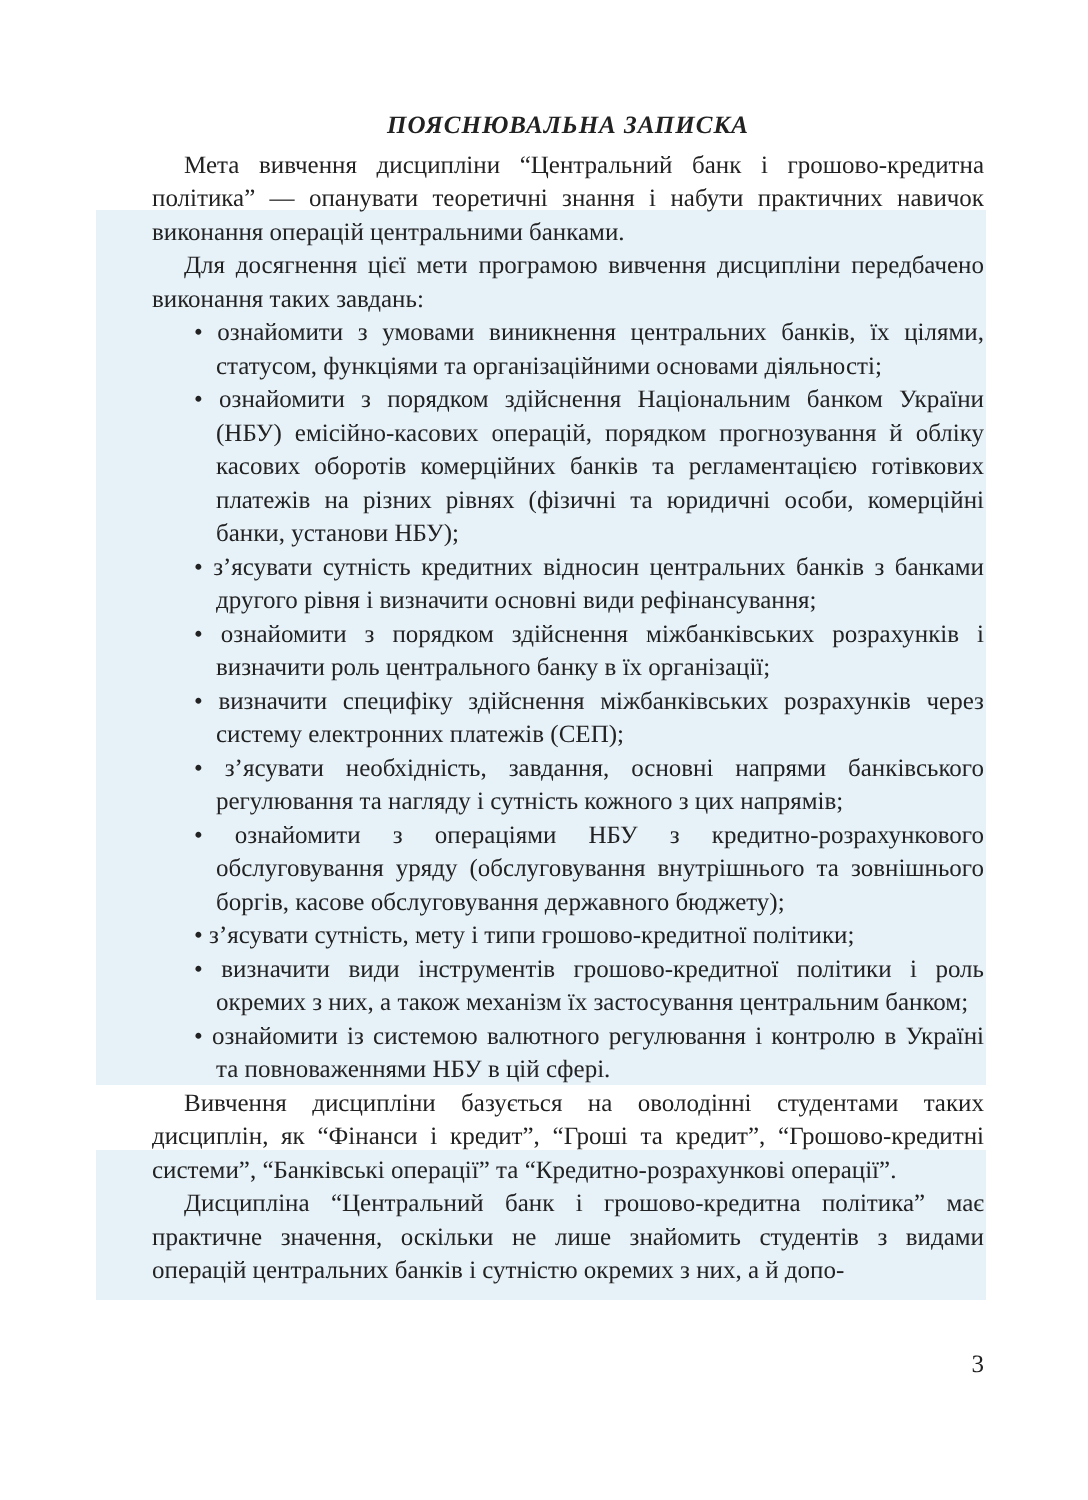ПОЯСНЮВАЛЬНА ЗАПИСКА
Мета вивчення дисципліни “Центральний банк і грошово-кредитна політика” — опанувати теоретичні знання і набути практичних навичок виконання операцій центральними банками.
Для досягнення цієї мети програмою вивчення дисципліни передбачено виконання таких завдань:
• ознайомити з умовами виникнення центральних банків, їх цілями, статусом, функціями та організаційними основами діяльності;
• ознайомити з порядком здійснення Національним банком України (НБУ) емісійно-касових операцій, порядком прогнозування й обліку касових оборотів комерційних банків та регламентацією готівкових платежів на різних рівнях (фізичні та юридичні особи, комерційні банки, установи НБУ);
• з’ясувати сутність кредитних відносин центральних банків з банками другого рівня і визначити основні види рефінансування;
• ознайомити з порядком здійснення міжбанківських розрахунків і визначити роль центрального банку в їх організації;
• визначити специфіку здійснення міжбанківських розрахунків через систему електронних платежів (СЕП);
• з’ясувати необхідність, завдання, основні напрями банківського регулювання та нагляду і сутність кожного з цих напрямів;
• ознайомити з операціями НБУ з кредитно-розрахункового обслуговування уряду (обслуговування внутрішнього та зовнішнього боргів, касове обслуговування державного бюджету);
• з’ясувати сутність, мету і типи грошово-кредитної політики;
• визначити види інструментів грошово-кредитної політики і роль окремих з них, а також механізм їх застосування центральним банком;
• ознайомити із системою валютного регулювання і контролю в Україні та повноваженнями НБУ в цій сфері.
Вивчення дисципліни базується на оволодінні студентами таких дисциплін, як “Фінанси і кредит”, “Гроші та кредит”, “Грошово-кредитні системи”, “Банківські операції” та “Кредитно-розрахункові операції”.
Дисципліна “Центральний банк і грошово-кредитна політика” має практичне значення, оскільки не лише знайомить студентів з видами операцій центральних банків і сутністю окремих з них, а й допо-
3